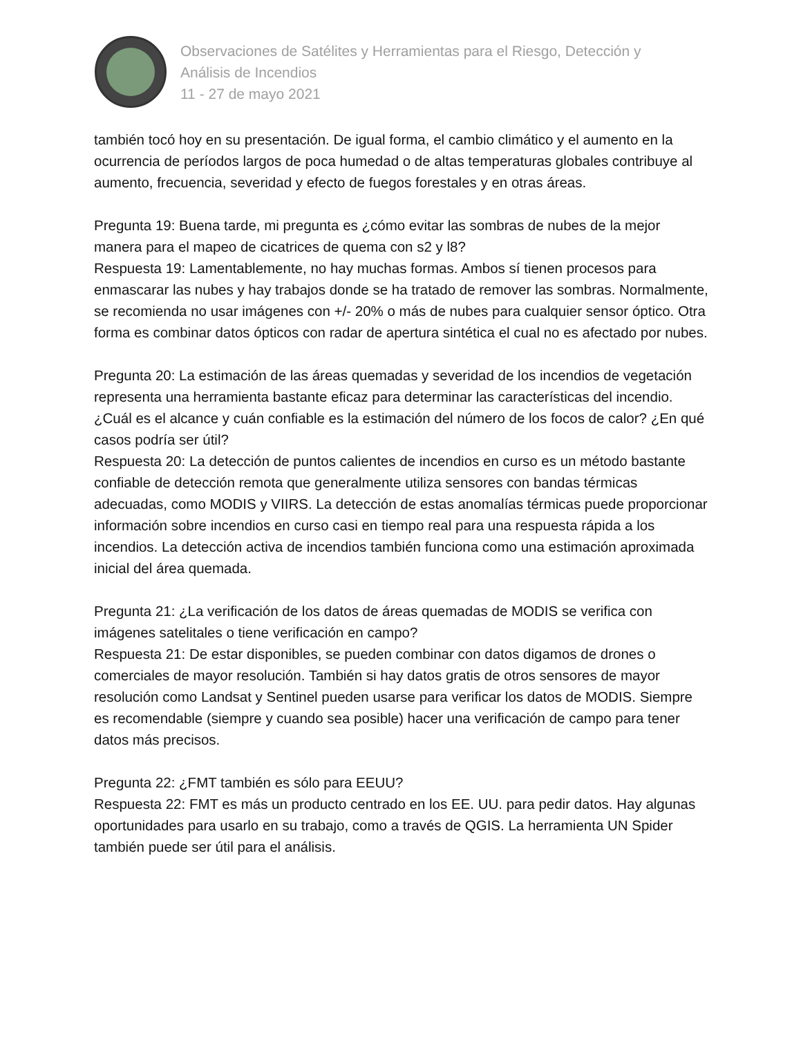Observaciones de Satélites y Herramientas para el Riesgo, Detección y
Análisis de Incendios
11 - 27 de mayo 2021
también tocó hoy en su presentación. De igual forma, el cambio climático y el aumento en la ocurrencia de períodos largos de poca humedad o de altas temperaturas globales contribuye al aumento, frecuencia, severidad y efecto de fuegos forestales y en otras áreas.
Pregunta 19: Buena tarde, mi pregunta es ¿cómo evitar las sombras de nubes de la mejor manera para el mapeo de cicatrices de quema con s2 y l8?
Respuesta 19: Lamentablemente, no hay muchas formas. Ambos sí tienen procesos para enmascarar las nubes y hay trabajos donde se ha tratado de remover las sombras. Normalmente, se recomienda no usar imágenes con +/- 20% o más de nubes para cualquier sensor óptico. Otra forma es combinar datos ópticos con radar de apertura sintética el cual no es afectado por nubes.
Pregunta 20: La estimación de las áreas quemadas y severidad de los incendios de vegetación representa una herramienta bastante eficaz para determinar las características del incendio. ¿Cuál es el alcance y cuán confiable es la estimación del número de los focos de calor? ¿En qué casos podría ser útil?
Respuesta 20: La detección de puntos calientes de incendios en curso es un método bastante confiable de detección remota que generalmente utiliza sensores con bandas térmicas adecuadas, como MODIS y VIIRS. La detección de estas anomalías térmicas puede proporcionar información sobre incendios en curso casi en tiempo real para una respuesta rápida a los incendios. La detección activa de incendios también funciona como una estimación aproximada inicial del área quemada.
Pregunta 21: ¿La verificación de los datos de áreas quemadas de MODIS se verifica con imágenes satelitales o tiene verificación en campo?
Respuesta 21: De estar disponibles, se pueden combinar con datos digamos de drones o comerciales de mayor resolución. También si hay datos gratis de otros sensores de mayor resolución como Landsat y Sentinel pueden usarse para verificar los datos de MODIS. Siempre es recomendable (siempre y cuando sea posible) hacer una verificación de campo para tener datos más precisos.
Pregunta 22: ¿FMT también es sólo para EEUU?
Respuesta 22: FMT es más un producto centrado en los EE. UU. para pedir datos. Hay algunas oportunidades para usarlo en su trabajo, como a través de QGIS. La herramienta UN Spider también puede ser útil para el análisis.